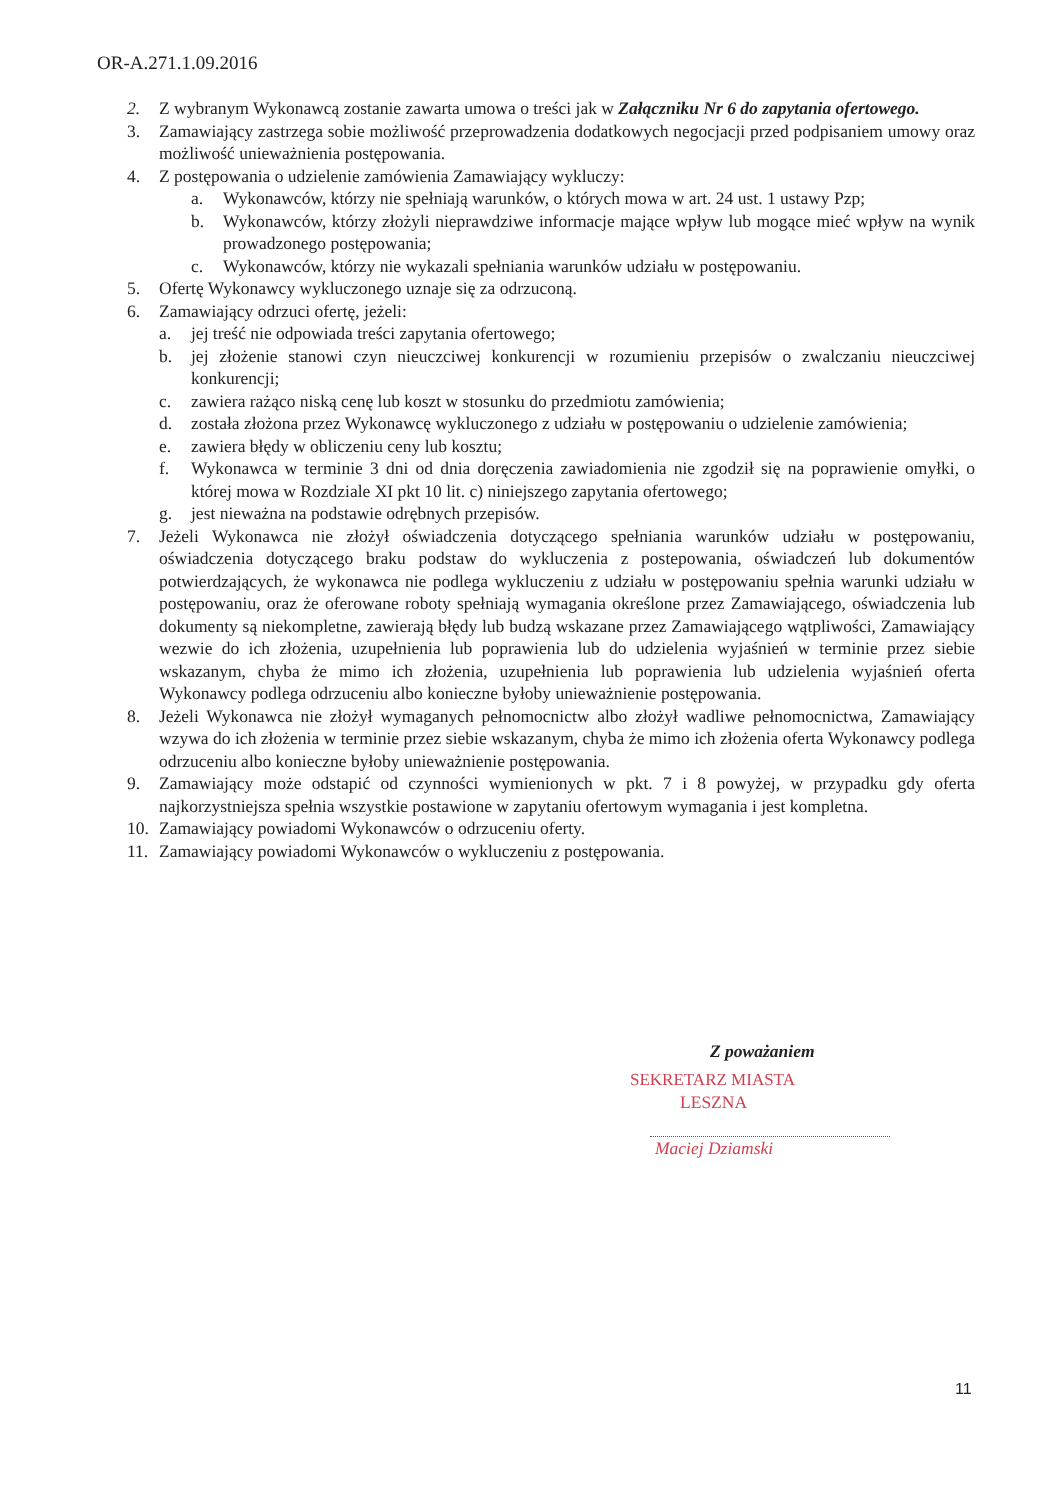OR-A.271.1.09.2016
2. Z wybranym Wykonawcą zostanie zawarta umowa o treści jak w Załączniku Nr 6 do zapytania ofertowego.
3. Zamawiający zastrzega sobie możliwość przeprowadzenia dodatkowych negocjacji przed podpisaniem umowy oraz możliwość unieważnienia postępowania.
4. Z postępowania o udzielenie zamówienia Zamawiający wykluczy:
a. Wykonawców, którzy nie spełniają warunków, o których mowa w art. 24 ust. 1 ustawy Pzp;
b. Wykonawców, którzy złożyli nieprawdziwe informacje mające wpływ lub mogące mieć wpływ na wynik prowadzonego postępowania;
c. Wykonawców, którzy nie wykazali spełniania warunków udziału w postępowaniu.
5. Ofertę Wykonawcy wykluczonego uznaje się za odrzuconą.
6. Zamawiający odrzuci ofertę, jeżeli:
a. jej treść nie odpowiada treści zapytania ofertowego;
b. jej złożenie stanowi czyn nieuczciwej konkurencji w rozumieniu przepisów o zwalczaniu nieuczciwej konkurencji;
c. zawiera rażąco niską cenę lub koszt w stosunku do przedmiotu zamówienia;
d. została złożona przez Wykonawcę wykluczonego z udziału w postępowaniu o udzielenie zamówienia;
e. zawiera błędy w obliczeniu ceny lub kosztu;
f. Wykonawca w terminie 3 dni od dnia doręczenia zawiadomienia nie zgodził się na poprawienie omyłki, o której mowa w Rozdziale XI pkt 10 lit. c) niniejszego zapytania ofertowego;
g. jest nieważna na podstawie odrębnych przepisów.
7. Jeżeli Wykonawca nie złożył oświadczenia dotyczącego spełniania warunków udziału w postępowaniu, oświadczenia dotyczącego braku podstaw do wykluczenia z postepowania, oświadczeń lub dokumentów potwierdzających, że wykonawca nie podlega wykluczeniu z udziału w postępowaniu spełnia warunki udziału w postępowaniu, oraz że oferowane roboty spełniają wymagania określone przez Zamawiającego, oświadczenia lub dokumenty są niekompletne, zawierają błędy lub budzą wskazane przez Zamawiającego wątpliwości, Zamawiający wezwie do ich złożenia, uzupełnienia lub poprawienia lub do udzielenia wyjaśnień w terminie przez siebie wskazanym, chyba że mimo ich złożenia, uzupełnienia lub poprawienia lub udzielenia wyjaśnień oferta Wykonawcy podlega odrzuceniu albo konieczne byłoby unieważnienie postępowania.
8. Jeżeli Wykonawca nie złożył wymaganych pełnomocnictw albo złożył wadliwe pełnomocnictwa, Zamawiający wzywa do ich złożenia w terminie przez siebie wskazanym, chyba że mimo ich złożenia oferta Wykonawcy podlega odrzuceniu albo konieczne byłoby unieważnienie postępowania.
9. Zamawiający może odstapić od czynności wymienionych w pkt. 7 i 8 powyżej, w przypadku gdy oferta najkorzystniejsza spełnia wszystkie postawione w zapytaniu ofertowym wymagania i jest kompletna.
10. Zamawiający powiadomi Wykonawców o odrzuceniu oferty.
11. Zamawiający powiadomi Wykonawców o wykluczeniu z postępowania.
Z poważaniem
SEKRETARZ MIASTA
LESZNA
Maciej Dziamski
11